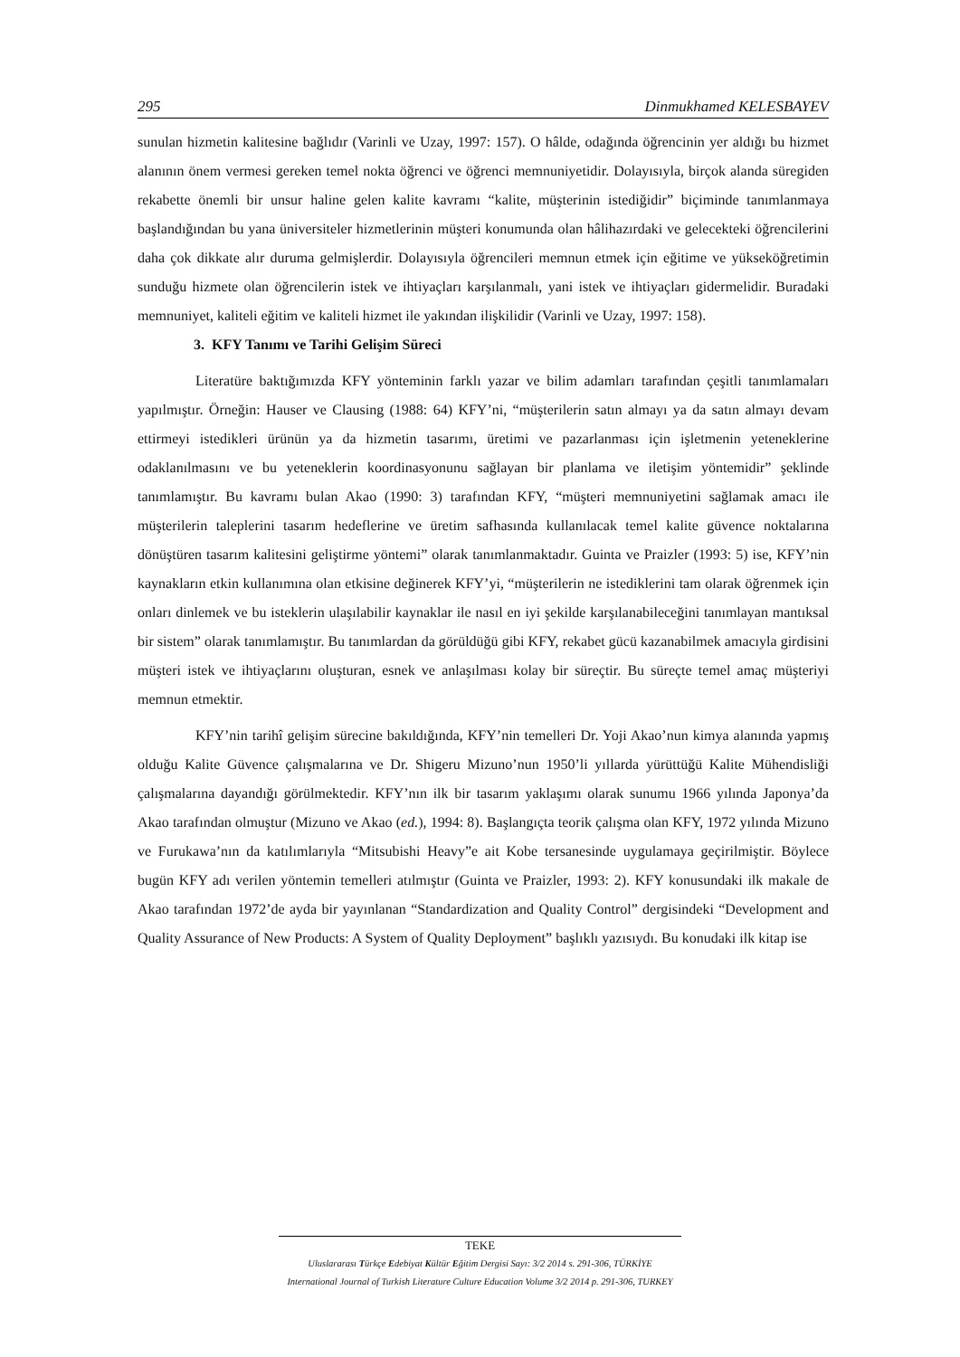295 Dinmukhamed KELESBAYEV
sunulan hizmetin kalitesine bağlıdır (Varinli ve Uzay, 1997: 157). O hâlde, odağında öğrencinin yer aldığı bu hizmet alanının önem vermesi gereken temel nokta öğrenci ve öğrenci memnuniyetidir. Dolayısıyla, birçok alanda süregiden rekabette önemli bir unsur haline gelen kalite kavramı “kalite, müşterinin istediğidir” biçiminde tanımlanmaya başlandığından bu yana üniversiteler hizmetlerinin müşteri konumunda olan hâlihazırdaki ve gelecekteki öğrencilerini daha çok dikkate alır duruma gelmişlerdir. Dolayısıyla öğrencileri memnun etmek için eğitime ve yükseköğretimin sunduğu hizmete olan öğrencilerin istek ve ihtiyaçları karşılanmalı, yani istek ve ihtiyaçları gidermelidir. Buradaki memnuniyet, kaliteli eğitim ve kaliteli hizmet ile yakından ilişkilidir (Varinli ve Uzay, 1997: 158).
3. KFY Tanımı ve Tarihi Gelişim Süreci
Literatüre baktığımızda KFY yönteminin farklı yazar ve bilim adamları tarafından çeşitli tanımlamaları yapılmıştır. Örneğin: Hauser ve Clausing (1988: 64) KFY’ni, “müşterilerin satın almayı ya da satın almayı devam ettirmeyi istedikleri ürünün ya da hizmetin tasarımı, üretimi ve pazarlanması için işletmenin yeteneklerine odaklanılmasını ve bu yeteneklerin koordinasyonunu sağlayan bir planlama ve iletişim yöntemidir” şeklinde tanımlamıştır. Bu kavramı bulan Akao (1990: 3) tarafından KFY, “müşteri memnuniyetini sağlamak amacı ile müşterilerin taleplerini tasarım hedeflerine ve üretim safhasında kullanılacak temel kalite güvence noktalarına dönüştüren tasarım kalitesini geliştirme yöntemi” olarak tanımlanmaktadır. Guinta ve Praizler (1993: 5) ise, KFY’nin kaynakların etkin kullanımına olan etkisine değinerek KFY’yi, “müşterilerin ne istediklerini tam olarak öğrenmek için onları dinlemek ve bu isteklerin ulaşılabilir kaynaklar ile nasıl en iyi şekilde karşılanabileceğini tanımlayan mantıksal bir sistem” olarak tanımlamıştır. Bu tanımlardan da görüldüğü gibi KFY, rekabet gücü kazanabilmek amacıyla girdisini müşteri istek ve ihtiyaçlarını oluşturan, esnek ve anlaşılması kolay bir süreçtir. Bu süreçte temel amaç müşteriyi memnun etmektir.
KFY’nin tarihî gelişim sürecine bakıldığında, KFY’nin temelleri Dr. Yoji Akao’nun kimya alanında yapmış olduğu Kalite Güvence çalışmalarına ve Dr. Shigeru Mizuno’nun 1950’li yıllarda yürüttüğü Kalite Mühendisliği çalışmalarına dayandığı görülmektedir. KFY’nın ilk bir tasarım yaklaşımı olarak sunumu 1966 yılında Japonya’da Akao tarafından olmuştur (Mizuno ve Akao (ed.), 1994: 8). Başlangıçta teorik çalışma olan KFY, 1972 yılında Mizuno ve Furukawa’nın da katılımlarıyla “Mitsubishi Heavy”e ait Kobe tersanesinde uygulamaya geçirilmiştir. Böylece bugün KFY adı verilen yöntemin temelleri atılmıştır (Guinta ve Praizler, 1993: 2). KFY konusundaki ilk makale de Akao tarafından 1972’de ayda bir yayınlanan “Standardization and Quality Control” dergisindeki “Development and Quality Assurance of New Products: A System of Quality Deployment” başlıklı yazısıydı. Bu konudaki ilk kitap ise
TEKE
Uluslararası Türkçe Edebiyat Kültür Eğitim Dergisi Sayı: 3/2 2014 s. 291-306, TÜRKİYE
International Journal of Turkish Literature Culture Education Volume 3/2 2014 p. 291-306, TURKEY